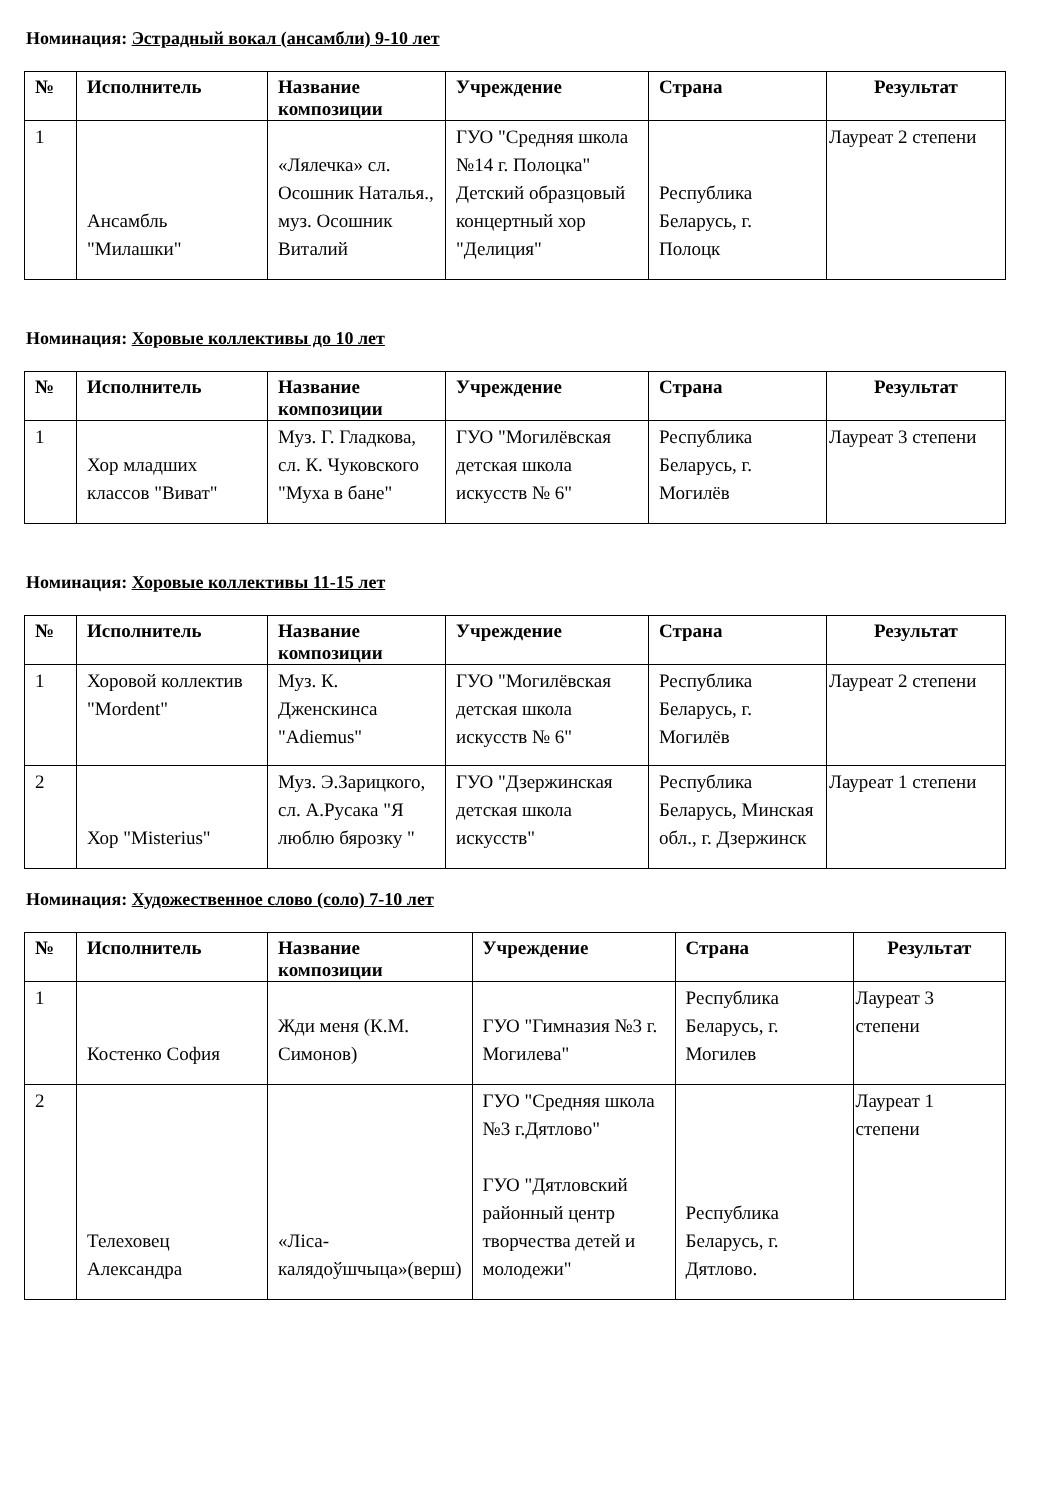Номинация: Эстрадный вокал (ансамбли) 9-10 лет
| № | Исполнитель | Название композиции | Учреждение | Страна | Результат |
| --- | --- | --- | --- | --- | --- |
| 1 | Ансамбль "Милашки" | «Лялечка» сл. Осошник Наталья., муз. Осошник Виталий | ГУО "Средняя школа №14 г. Полоцка" Детский образцовый концертный хор "Делиция" | Республика Беларусь, г. Полоцк | Лауреат 2 степени |
Номинация: Хоровые коллективы до 10 лет
| № | Исполнитель | Название композиции | Учреждение | Страна | Результат |
| --- | --- | --- | --- | --- | --- |
| 1 | Хор младших классов "Виват" | Муз. Г. Гладкова, сл. К. Чуковского "Муха в бане" | ГУО "Могилёвская детская школа искусств № 6" | Республика Беларусь, г. Могилёв | Лауреат 3 степени |
Номинация: Хоровые коллективы 11-15 лет
| № | Исполнитель | Название композиции | Учреждение | Страна | Результат |
| --- | --- | --- | --- | --- | --- |
| 1 | Хоровой коллектив "Mordent" | Муз. К. Дженскинса "Adiemus" | ГУО "Могилёвская детская школа искусств № 6" | Республика Беларусь, г. Могилёв | Лауреат 2 степени |
| 2 | Хор "Misterius" | Муз. Э.Зарицкого, сл. А.Русака "Я люблю бярозку " | ГУО "Дзержинская детская школа искусств" | Республика Беларусь, Минская обл., г. Дзержинск | Лауреат 1 степени |
Номинация: Художественное слово (соло) 7-10 лет
| № | Исполнитель | Название композиции | Учреждение | Страна | Результат |
| --- | --- | --- | --- | --- | --- |
| 1 | Костенко София | Жди меня (К.М. Симонов) | ГУО "Гимназия №3 г. Могилева" | Республика Беларусь, г. Могилев | Лауреат 3 степени |
| 2 | Телеховец Александра | «Ліса-калядоўшчыца»(верш) | ГУО "Средняя школа №3 г.Дятлово" ГУО "Дятловский районный центр творчества детей и молодежи" | Республика Беларусь, г. Дятлово. | Лауреат 1 степени |